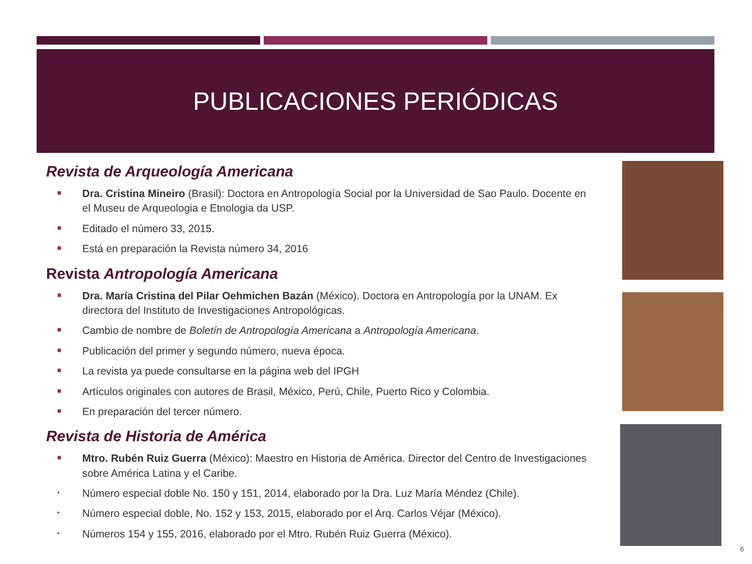PUBLICACIONES PERIÓDICAS
Revista de Arqueología Americana
■ Dra. Cristina Mineiro (Brasil): Doctora en Antropología Social por la Universidad de Sao Paulo. Docente en el Museu de Arqueologia e Etnologia da USP.
■ Editado el número 33, 2015.
■ Está en preparación la Revista número 34, 2016
Revista Antropología Americana
■ Dra. María Cristina del Pilar Oehmichen Bazán (México). Doctora en Antropología por la UNAM. Ex directora del Instituto de Investigaciones Antropológicas.
■ Cambio de nombre de Boletín de Antropología Americana a Antropología Americana.
■ Publicación del primer y segundo número, nueva época.
■ La revista ya puede consultarse en la página web del IPGH
■ Artículos originales con autores de Brasil, México, Perú, Chile, Puerto Rico y Colombia.
■ En preparación del tercer número.
Revista de Historia de América
■ Mtro. Rubén Ruiz Guerra (México): Maestro en Historia de América. Director del Centro de Investigaciones sobre América Latina y el Caribe.
• Número especial doble No. 150 y 151, 2014, elaborado por la Dra. Luz María Méndez (Chile).
• Número especial doble, No. 152 y 153, 2015, elaborado por el Arq. Carlos Véjar (México).
• Números 154 y 155, 2016, elaborado por el Mtro. Rubén Ruiz Guerra (México).
6